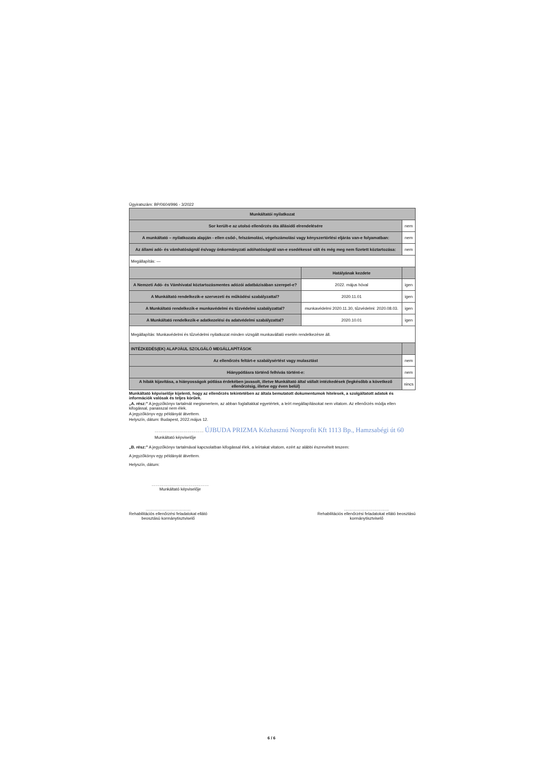Ügyiratszám: BP/0604/996 - 3/2022
| Munkáltatói nyilatkozat | | |
| --- | --- | --- |
| Sor került-e az utolsó ellenőrzés óta állásidő elrendelésére | | nem |
| A munkáltató – nyilatkozata alapján - ellen csőd-, felszámolási, végelszámolási vagy kényszertörlési eljárás van-e folyamatban: | | nem |
| Az állami adó- és vámhatóságnál és/vagy önkormányzati adóhatóságnál van-e esedékessé vált és még meg nem fizetett köztartozása: | | nem |
| Megállapítás: — | | |
| | Hatályának kezdete | |
| A Nemzeti Adó- és Vámhivatal köztartozásmentes adózói adatbázisában szerepel-e? | 2022. május hóval | igen |
| A Munkáltató rendelkezik-e szervezeti és működési szabályzattal? | 2020.11.01 | igen |
| A Munkáltató rendelkezik-e munkavédelmi és tűzvédelmi szabályzattal? | munkavédelmi 2020.11.30, tűzvédelmi: 2020.08.03. | igen |
| A Munkáltató rendelkezik-e adatkezelési és adatvédelmi szabályzattal? | 2020.10.01 | igen |
| Megállapítás: Munkavédelmi és tűzvédelmi nyilatkozat minden vizsgált munkavállaló esetén rendelkezésre áll. | | |
| INTÉZKEDÉS(EK) ALAPJÁUL SZOLGÁLÓ MEGÁLLAPÍTÁSOK | | |
| Az ellenőrzés feltárt-e szabálysértést vagy mulasztást | | nem |
| Hiánypótlásra történő felhívás történt-e: | | nem |
| A hibák kijavítása, a hiányosságok pótlása érdekében javasolt, illetve Munkáltató által vállalt intézkedések (legkésőbb a következő ellenőrzésig, illetve egy éven belül) | | nincs |
Munkáltató képviselője kijelenti, hogy az ellenőrzés tekintetében az általa bemutatott dokumentumok hitelesek, a szolgáltatott adatok és információk valósak és teljes körűek.
„A. rész:” A jegyzőkönyv tartalmát megismertem, az abban foglaltakkal egyetértek, a leírt megállapításokat nem vitatom. Az ellenőrzés módja ellen kifogással, panasszal nem élek.
A jegyzőkönyv egy példányát átvettem.
Helyszín, dátum: Budapest, 2022.május 12.
……………………………… ÚJBUDA PRIZMA Közhasznú Nonprofit Kft 1113 Bp., Hamzsabégi út 60
Munkáltató képviselője
„B. rész:” A jegyzőkönyv tartalmával kapcsolatban kifogással élek, a leírtakat vitatom, ezért az alábbi észrevételt teszem:
A jegyzőkönyv egy példányát átvettem.
Helyszín, dátum:
……………………………………
Munkáltató képviselője
……………………………
Rehabilitációs ellenőrzési feladatokat ellátó
beosztású kormánytisztviselő
……………………………
Rehabilitációs ellenőrzési feladatokat ellátó beosztású
kormánytisztviselő
6 / 6